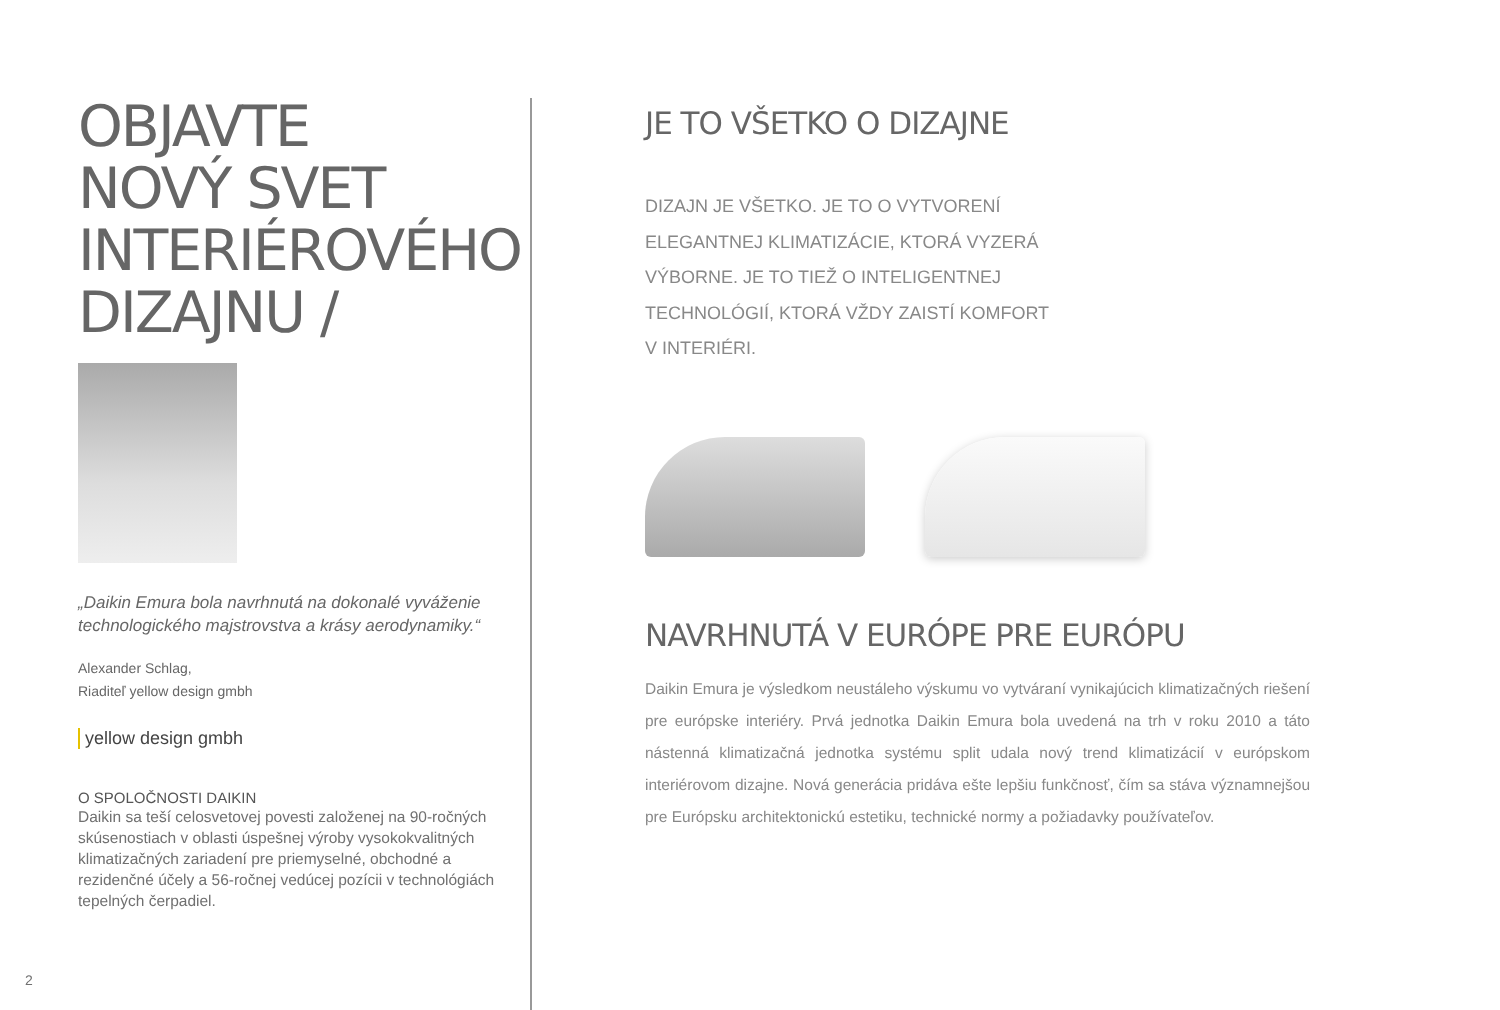OBJAVTE
NOVÝ SVET
INTERIÉROVÉHO
DIZAJNU /
„Daikin Emura bola navrhnutá na dokonalé vyváženie technologického majstrovstva a krásy aerodynamiky.“
Alexander Schlag,
Riaditeľ yellow design gmbh
yellow design gmbh
O SPOLOČNOSTI DAIKIN
Daikin sa teší celosvetovej povesti založenej na 90-ročných skúsenostiach v oblasti úspešnej výroby vysokokvalitných klimatizačných zariadení pre priemyselné, obchodné a rezidenčné účely a 56-ročnej vedúcej pozícii v technológiách tepelných čerpadiel.
JE TO VŠETKO O DIZAJNE
DIZAJN JE VŠETKO. JE TO O VYTVORENÍ ELEGANTNEJ KLIMATIZÁCIE, KTORÁ VYZERÁ VÝBORNE. JE TO TIEŽ O INTELIGENTNEJ TECHNOLÓGIÍ, KTORÁ VŽDY ZAISTÍ KOMFORT V INTERIÉRI.
NAVRHNUTÁ V EURÓPE PRE EURÓPU
Daikin Emura je výsledkom neustáleho výskumu vo vytváraní vynikajúcich klimatizačných riešení pre európske interiéry. Prvá jednotka Daikin Emura bola uvedená na trh v roku 2010 a táto nástenná klimatizačná jednotka systému split udala nový trend klimatizácií v európskom interiérovom dizajne. Nová generácia pridáva ešte lepšiu funkčnosť, čím sa stáva významnejšou pre Európsku architektonickú estetiku, technické normy a požiadavky používateľov.
2